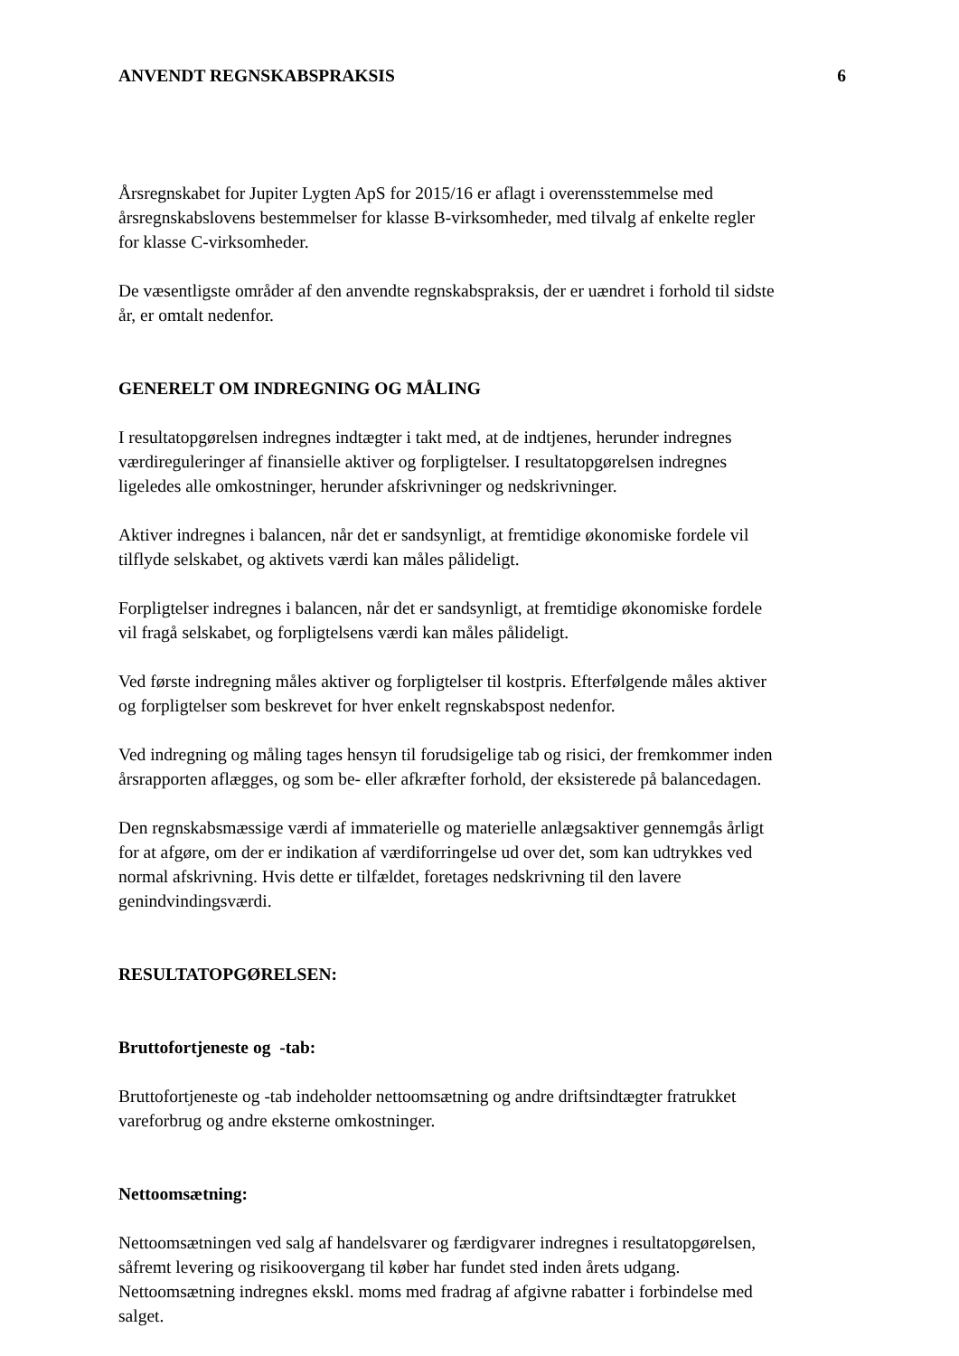ANVENDT REGNSKABSPRAKSIS 6
Årsregnskabet for Jupiter Lygten ApS for 2015/16 er aflagt i overensstemmelse med
årsregnskabslovens bestemmelser for klasse B-virksomheder, med tilvalg af enkelte regler
for klasse C-virksomheder.
De væsentligste områder af den anvendte regnskabspraksis, der er uændret i forhold til sidste
år, er omtalt nedenfor.
GENERELT OM INDREGNING OG MÅLING
I resultatopgørelsen indregnes indtægter i takt med, at de indtjenes, herunder indregnes
værdireguleringer af finansielle aktiver og forpligtelser. I resultatopgørelsen indregnes
ligeledes alle omkostninger, herunder afskrivninger og nedskrivninger.
Aktiver indregnes i balancen, når det er sandsynligt, at fremtidige økonomiske fordele vil
tilflyde selskabet, og aktivets værdi kan måles pålideligt.
Forpligtelser indregnes i balancen, når det er sandsynligt, at fremtidige økonomiske fordele
vil fragå selskabet, og forpligtelsens værdi kan måles pålideligt.
Ved første indregning måles aktiver og forpligtelser til kostpris. Efterfølgende måles aktiver
og forpligtelser som beskrevet for hver enkelt regnskabspost nedenfor.
Ved indregning og måling tages hensyn til forudsigelige tab og risici, der fremkommer inden
årsrapporten aflægges, og som be- eller afkræfter forhold, der eksisterede på balancedagen.
Den regnskabsmæssige værdi af immaterielle og materielle anlægsaktiver gennemgås årligt
for at afgøre, om der er indikation af værdiforringelse ud over det, som kan udtrykkes ved
normal afskrivning. Hvis dette er tilfældet, foretages nedskrivning til den lavere
genindvindingsværdi.
RESULTATOPGØRELSEN:
Bruttofortjeneste og -tab:
Bruttofortjeneste og -tab indeholder nettoomsætning og andre driftsindtægter fratrukket
vareforbrug og andre eksterne omkostninger.
Nettoomsætning:
Nettoomsætningen ved salg af handelsvarer og færdigvarer indregnes i resultatopgørelsen,
såfremt levering og risikoovergang til køber har fundet sted inden årets udgang.
Nettoomsætning indregnes ekskl. moms med fradrag af afgivne rabatter i forbindelse med
salget.